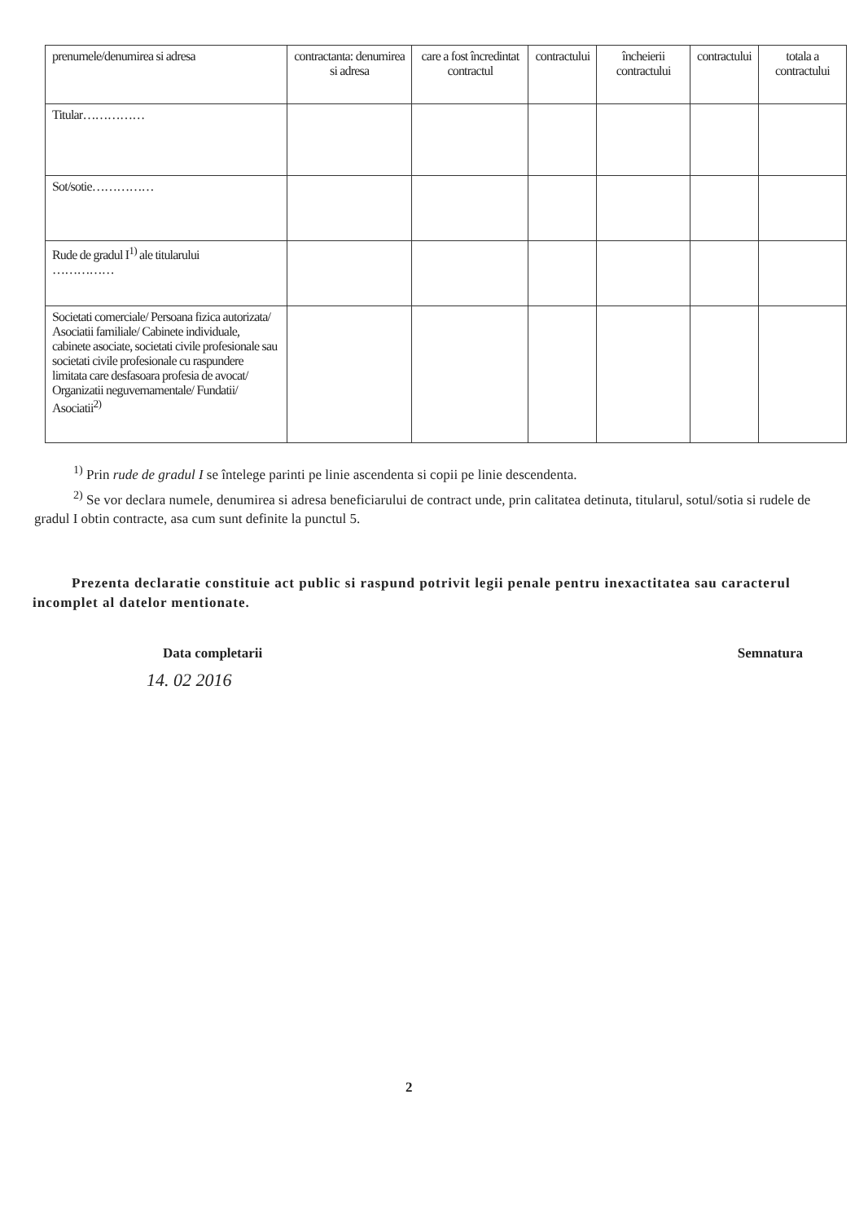| prenumele/denumirea si adresa | contractanta: denumirea si adresa | care a fost încredintat contractul | contractului | încheierii contractului | contractului | totala a contractului |
| Titular…………… | | | | | | |
| Sot/sotie…………… | | | | | | |
| Rude de gradul I<sup>1)</sup> ale titularului …………… | | | | | | |
| Societati comerciale/ Persoana fizica autorizata/ Asociatii familiale/ Cabinete individuale, cabinete asociate, societati civile profesionale sau societati civile profesionale cu raspundere limitata care desfasoara profesia de avocat/ Organizatii neguvernamentale/ Fundatii/ Asociatii<sup>2)</sup> | | | | | | |
<sup>1)</sup> Prin rude de gradul I se întelege parinti pe linie ascendenta si copii pe linie descendenta.
<sup>2)</sup> Se vor declara numele, denumirea si adresa beneficiarului de contract unde, prin calitatea detinuta, titularul, sotul/sotia si rudele de gradul I obtin contracte, asa cum sunt definite la punctul 5.
Prezenta declaratie constituie act public si raspund potrivit legii penale pentru inexactitatea sau caracterul incomplet al datelor mentionate.
Data completarii Semnatura
14. 02 2016
2